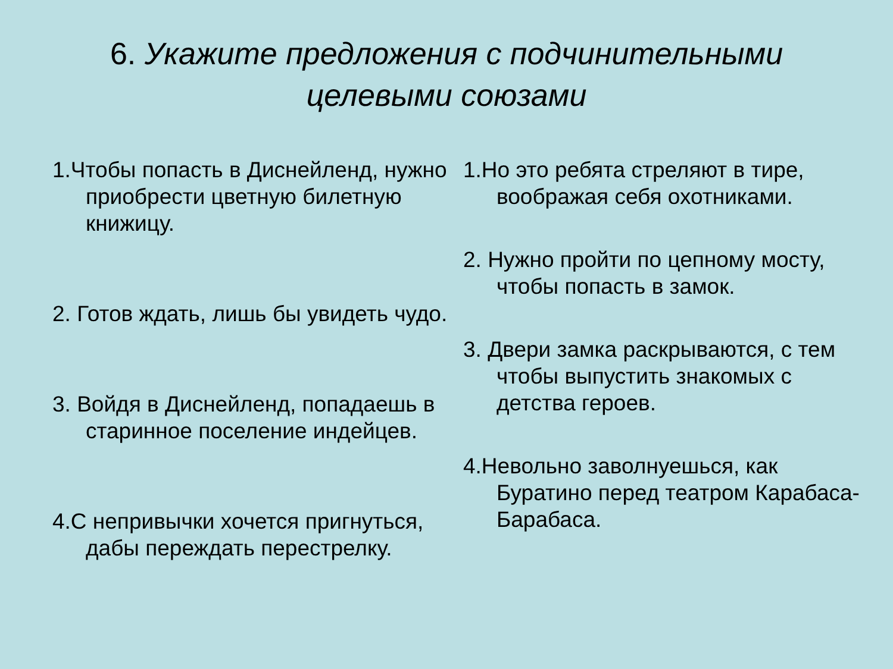6. Укажите предложения с подчинительными целевыми союзами
1.Чтобы попасть в Диснейленд, нужно приобрести цветную билетную книжицу.
2. Готов ждать, лишь бы увидеть чудо.
3. Войдя в Диснейленд, попадаешь в старинное поселение индейцев.
4.С непривычки хочется пригнуться, дабы переждать перестрелку.
1.Но это ребята стреляют в тире, воображая себя охотниками.
2. Нужно пройти по цепному мосту, чтобы попасть в замок.
3. Двери замка раскрываются, с тем чтобы выпустить знакомых с детства героев.
4.Невольно заволнуешься, как Буратино перед театром Карабаса-Барабаса.